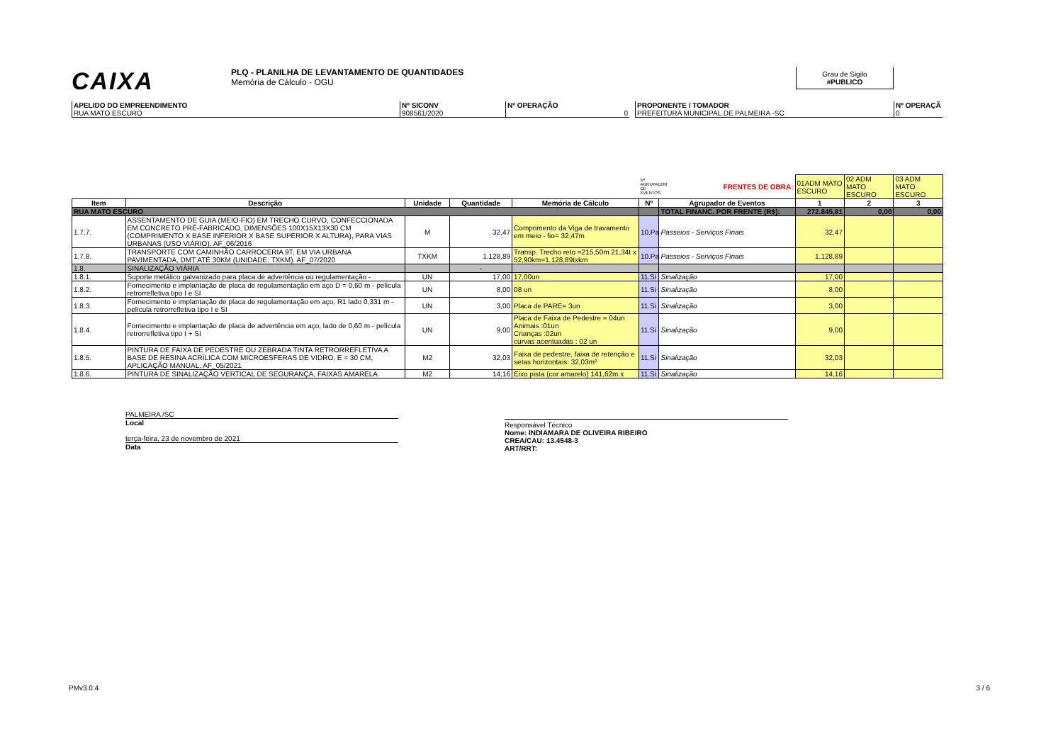CAIXA
PLQ - PLANILHA DE LEVANTAMENTO DE QUANTIDADES
Memória de Cálculo - OGU
Grau de Sigilo
#PUBLICO
APELIDO DO EMPREENDIMENTO
RUA MATO ESCURO
Nº SICONV
908561/2020
Nº OPERAÇÃO
0
PROPONENTE / TOMADOR
PREFEITURA MUNICIPAL DE PALMEIRA -SC
Nº OPERAÇÃ
0
| | | | | | Nº AGRUPADOR DE EVENTOS | FRENTES DE OBRA: | 01ADM MATO ESCURO | 02 ADM MATO ESCURO | 03 ADM MATO ESCURO |
| Item | Descrição | Unidade | Quantidade | Memória de Cálculo | Nº | Agrupador de Eventos | 1 | 2 | 3 |
| RUA MATO ESCURO | | | | | | TOTAL FINANC. POR FRENTE (R$): | 272.845,81 | 0,00 | 0,00 |
| 1.7.7. | ASSENTAMENTO DE GUIA (MEIO-FIO) EM TRECHO CURVO, CONFECCIONADA EM CONCRETO PRÉ-FABRICADO, DIMENSÕES 100X15X13X30 CM (COMPRIMENTO X BASE INFERIOR X BASE SUPERIOR X ALTURA), PARA VIAS URBANAS (USO VIÁRIO). AF_06/2016 | M | 32,47 | Comprimento da Viga de travamento em meio - fio= 32,47m | 10.Pa | Passeios - Serviços Finais | 32,47 | | |
| 1.7.8. | TRANSPORTE COM CAMINHÃO CARROCERIA 9T, EM VIA URBANA PAVIMENTADA, DMT ATÉ 30KM (UNIDADE: TXKM). AF_07/2020 | TXKM | 1.128,89 | Transp. Trecho reto =215,50m 21,34t x 52,90km=1.128,89txkm | 10.Pa | Passeios - Serviços Finais | 1.128,89 | | |
| 1.8. | SINALIZAÇÃO VIÁRIA | | - | | | | | | |
| 1.8.1. | Suporte metálico galvanizado para placa de advertência ou regulamentação - | UN | 17,00 | 17,00un | 11.Si | Sinalização | 17,00 | | |
| 1.8.2. | Fornecimento e implantação de placa de regulamentação em aço D = 0,60 m - película retrorrefletiva tipo I e SI | UN | 8,00 | 08 un | 11.Si | Sinalização | 8,00 | | |
| 1.8.3. | Fornecimento e implantação de placa de regulamentação em aço, R1 lado 0,331 m - película retrorrefletiva tipo I e SI | UN | 3,00 | Placa de PARE= 3un | 11.Si | Sinalização | 3,00 | | |
| 1.8.4. | Fornecimento e implantação de placa de advertência em aço, lado de 0,60 m - película retrorrefletiva tipo I + SI | UN | 9,00 | Placa de Faixa de Pedestre = 04un Animais :01un Crianças :02un curvas acentuadas : 02 un | 11.Si | Sinalização | 9,00 | | |
| 1.8.5. | PINTURA DE FAIXA DE PEDESTRE OU ZEBRADA TINTA RETRORREFLETIVA A BASE DE RESINA ACRÍLICA COM MICROESFERAS DE VIDRO, E = 30 CM, APLICAÇÃO MANUAL. AF_05/2021 | M2 | 32,03 | Faixa de pedestre, faixa de retenção e setas horizontais: 32,03m² | 11.Si | Sinalização | 32,03 | | |
| 1.8.6. | PINTURA DE SINALIZAÇÃO VERTICAL DE SEGURANÇA, FAIXAS AMARELA | M2 | 14,16 | Eixo pista (cor amarelo) 141,62m x | 11.Si | Sinalização | 14,16 | | |
PALMEIRA /SC
Local
terça-feira, 23 de novembro de 2021
Data
Responsável Técnico
Nome: INDIAMARA DE OLIVEIRA RIBEIRO
CREA/CAU: 13.4548-3
ART/RRT:
PMv3.0.4 3 / 6